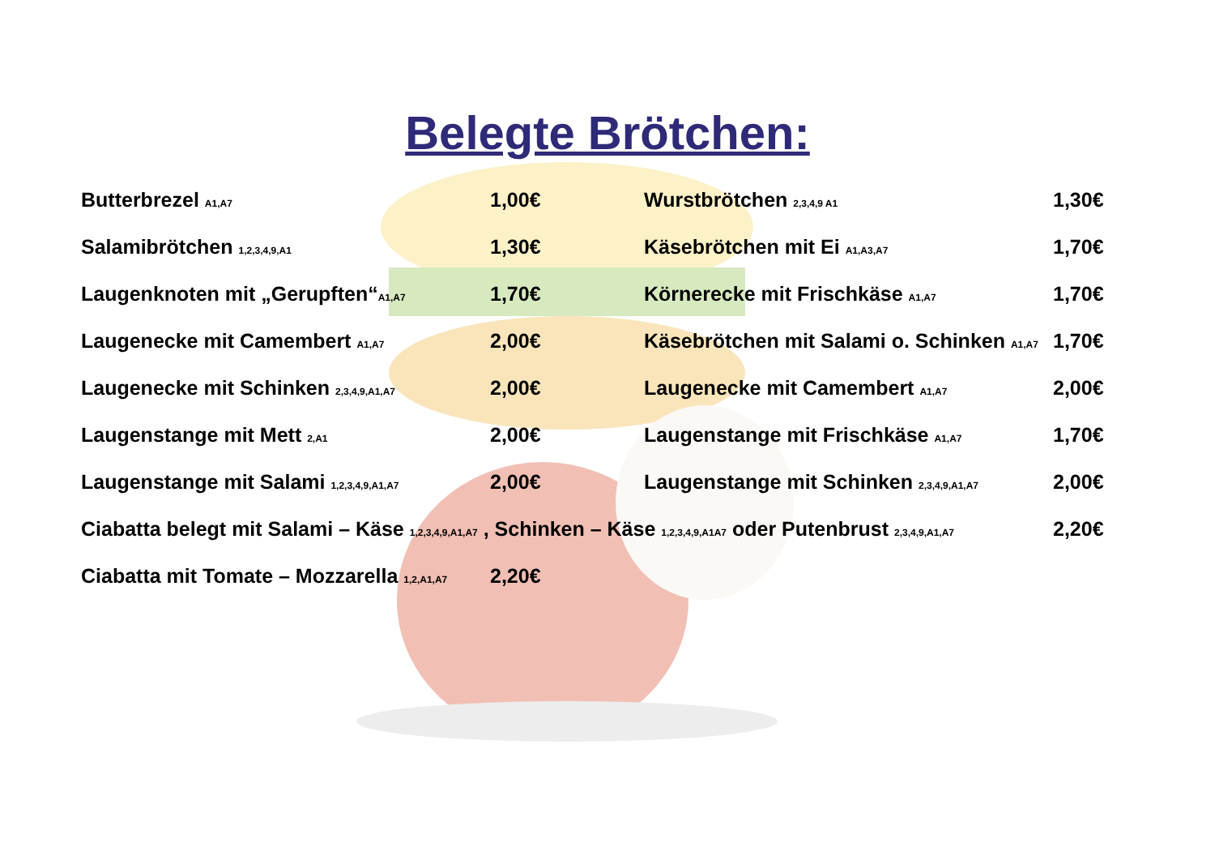Belegte Brötchen:
| Butterbrezel A1,A7 | 1,00€ | Wurstbrötchen 2,3,4,9 A1 | 1,30€ |
| Salamibrötchen 1,2,3,4,9,A1 | 1,30€ | Käsebrötchen mit Ei A1,A3,A7 | 1,70€ |
| Laugenknoten mit „Gerupften“ A1,A7 | 1,70€ | Körnerecke mit Frischkäse A1,A7 | 1,70€ |
| Laugenecke mit Camembert A1,A7 | 2,00€ | Käsebrötchen mit Salami o. Schinken A1,A7 | 1,70€ |
| Laugenecke mit Schinken 2,3,4,9,A1,A7 | 2,00€ | Laugenecke mit Camembert A1,A7 | 2,00€ |
| Laugenstange mit Mett 2,A1 | 2,00€ | Laugenstange mit Frischkäse A1,A7 | 1,70€ |
| Laugenstange mit Salami 1,2,3,4,9,A1,A7 | 2,00€ | Laugenstange mit Schinken 2,3,4,9,A1,A7 | 2,00€ |
| Ciabatta belegt mit Salami – Käse 1,2,3,4,9,A1,A7 , Schinken – Käse 1,2,3,4,9,A1A7 oder Putenbrust 2,3,4,9,A1,A7 | | | 2,20€ |
| Ciabatta mit Tomate – Mozzarella 1,2,A1,A7 | 2,20€ | | |